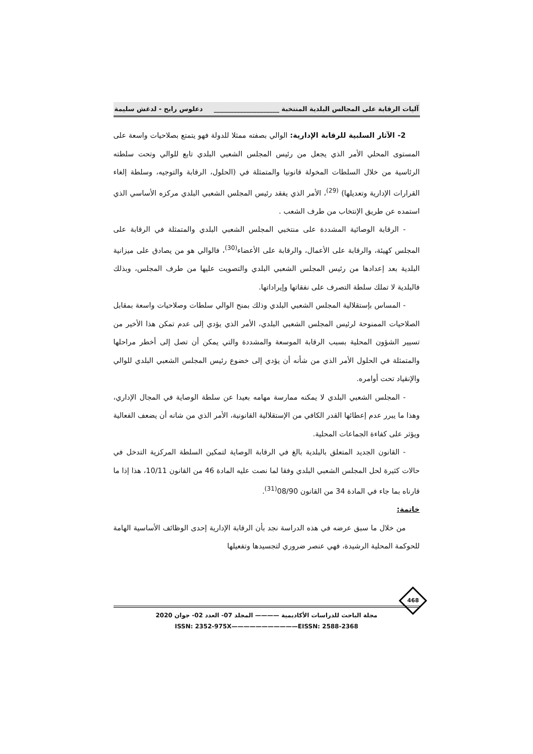آليات الرقابة على المجالس البلدية المنتخبة ____________________ دعلوس رابح - لدغش سليمة
2- الآثار السلبية للرقابة الإدارية: الوالي بصفته ممثلا للدولة فهو يتمتع بصلاحيات واسعة على المستوى المحلي الأمر الذي يجعل من رئيس المجلس الشعبي البلدي تابع للوالي وتحت سلطته الرئاسية من خلال السلطات المخولة قانونيا والمتمثلة في (الحلول، الرقابة والتوجيه، وسلطة إلغاء القرارات الإدارية وتعديلها) <sup>(29)</sup>، الأمر الذي يفقد رئيس المجلس الشعبي البلدي مركزه الأساسي الذي استمده عن طريق الإنتخاب من طرف الشعب .
- الرقابة الوصائية المشددة على منتخبي المجلس الشعبي البلدي والمتمثلة في الرقابة على المجلس كهيئة، والرقابة على الأعمال، والرقابة على الأعضاء<sup>(30)</sup>، فالوالي هو من يصادق على ميزانية البلدية بعد إعدادها من رئيس المجلس الشعبي البلدي والتصويت عليها من طرف المجلس، وبذلك فالبلدية لا تملك سلطة التصرف على نفقاتها وإيراداتها.
- المساس بإستقلالية المجلس الشعبي البلدي وذلك بمنح الوالي سلطات وصلاحيات واسعة بمقابل الصلاحيات الممنوحة لرئيس المجلس الشعبي البلدي، الأمر الذي يؤدي إلى عدم تمكن هذا الأخير من تسيير الشؤون المحلية بسبب الرقابة الموسعة والمشددة والتي يمكن أن تصل إلى أخطر مراحلها والمتمثلة في الحلول الأمر الذي من شأنه أن يؤدي إلى خضوع رئيس المجلس الشعبي البلدي للوالي والإنقياد تحت أوامره.
- المجلس الشعبي البلدي لا يمكنه ممارسة مهامه بعيدا عن سلطة الوصاية في المجال الإداري، وهذا ما يبرر عدم إعطائها القدر الكافي من الإستقلالية القانونية، الأمر الذي من شانه أن يضعف الفعالية ويؤثر على كفاءة الجماعات المحلية.
- القانون الجديد المتعلق بالبلدية بالغ في الرقابة الوصاية لتمكين السلطة المركزية التدخل في حالات كثيرة لحل المجلس الشعبي البلدي وفقا لما نصت عليه المادة 46 من القانون 10/11، هذا إذا ما قارناه بما جاء في المادة 34 من القانون 08/90<sup>(31)</sup>.
خاتمة:
من خلال ما سبق عرضه في هذه الدراسة نجد بأن الرقابة الإدارية إحدى الوظائف الأساسية الهامة للحوكمة المحلية الرشيدة، فهي عنصر ضروري لتجسيدها وتفعيلها
مجلة الباحث للدراسات الأكاديمية ———— المجلد 07- العدد 02- جوان 2020
ISSN: 2352-975X———————————EISSN: 2588-2368
468